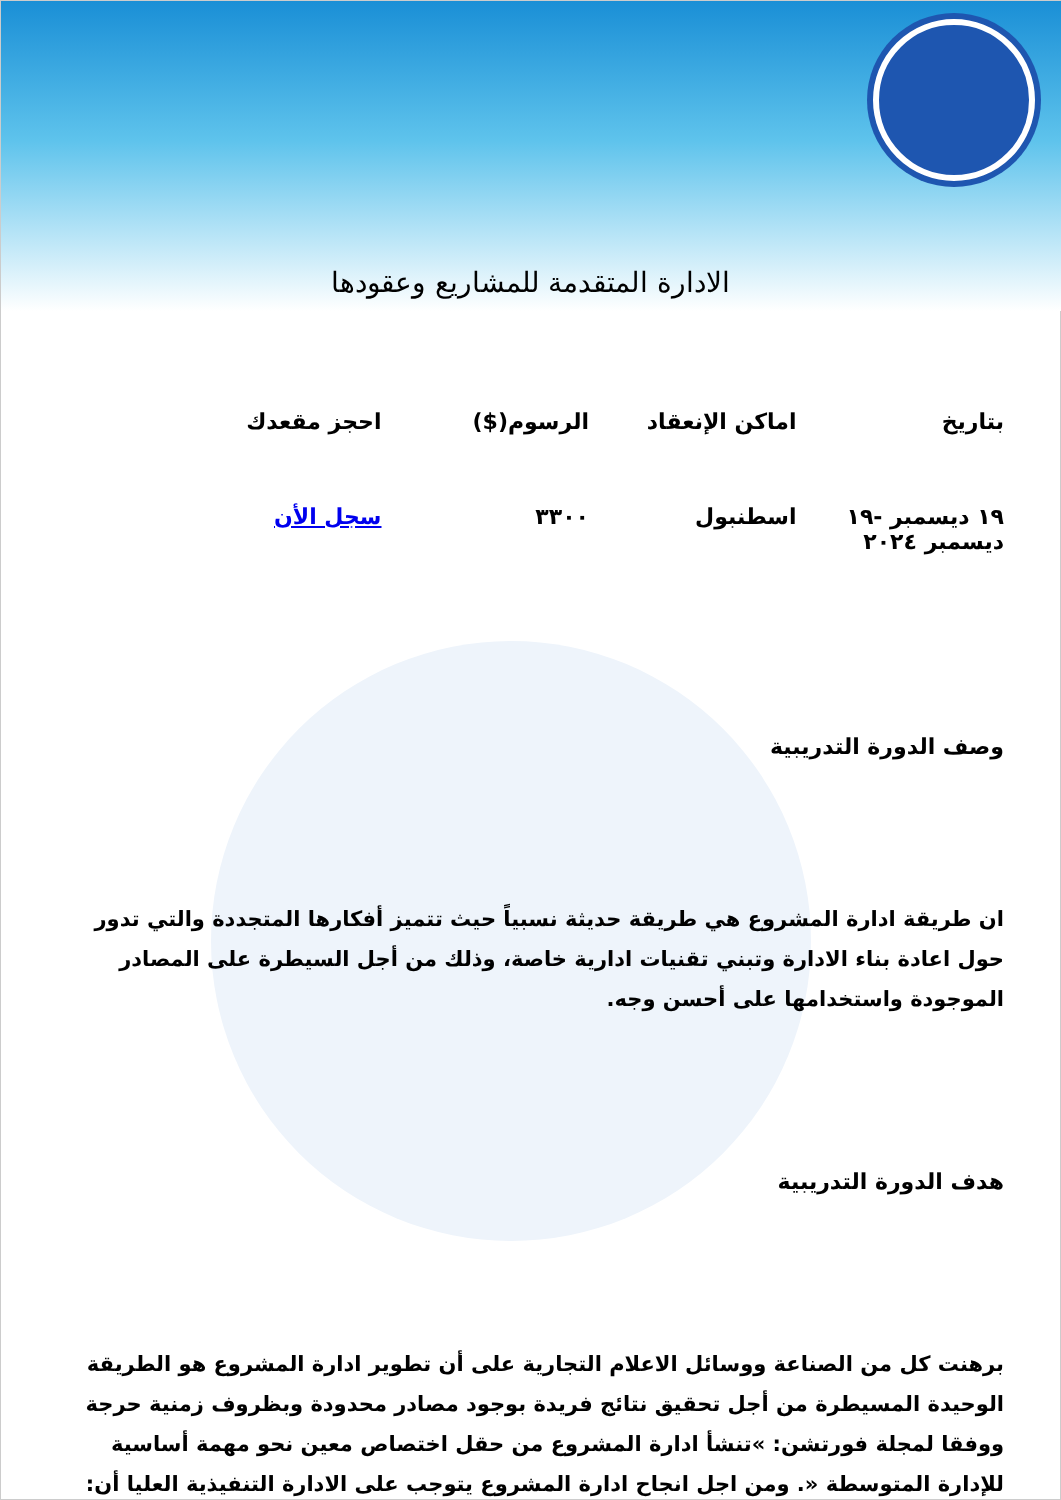الادارة المتقدمة للمشاريع وعقودها
| بتاريخ | اماكن الإنعقاد | الرسوم($) | احجز مقعدك |
| --- | --- | --- | --- |
| ١٩ ديسمبر -١٩ ديسمبر ٢٠٢٤ | اسطنبول | ٣٣٠٠ | سجل الأن |
وصف الدورة التدريبية
ان طريقة ادارة المشروع هي طريقة حديثة نسبياً حيث تتميز أفكارها المتجددة والتي تدور حول اعادة بناء الادارة وتبني تقنيات ادارية خاصة، وذلك من أجل السيطرة على المصادر الموجودة واستخدامها على أحسن وجه.
هدف الدورة التدريبية
برهنت كل من الصناعة ووسائل الاعلام التجارية على أن تطوير ادارة المشروع هو الطريقة الوحيدة المسيطرة من أجل تحقيق نتائج فريدة بوجود مصادر محدودة وبظروف زمنية حرجة ووفقا لمجلة فورتشن: »تنشأ ادارة المشروع من حقل اختصاص معين نحو مهمة أساسية للإدارة المتوسطة «. ومن اجل انجاح ادارة المشروع يتوجب على الادارة التنفيذية العليا أن: